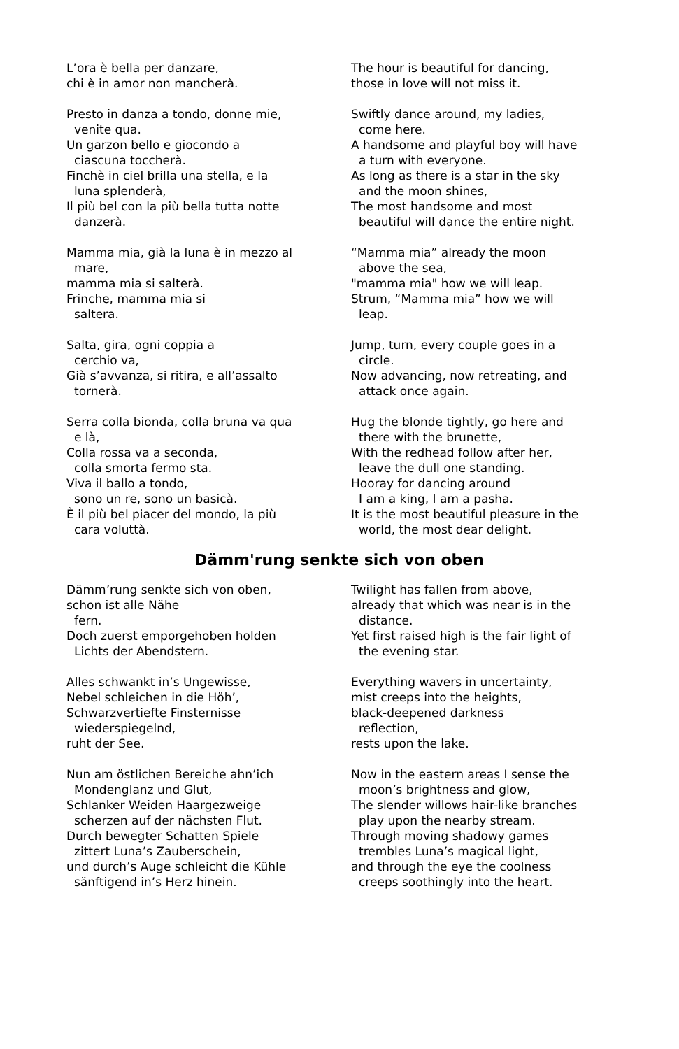L’ora è bella per danzare,
chi è in amor non mancherà.
The hour is beautiful for dancing,
those in love will not miss it.
Presto in danza a tondo, donne mie,
venite qua.
Un garzon bello e giocondo a
ciascuna toccherà.
Finchè in ciel brilla una stella, e la
luna splenderà,
Il più bel con la più bella tutta notte
danzerà.
Swiftly dance around, my ladies,
come here.
A handsome and playful boy will have
a turn with everyone.
As long as there is a star in the sky
and the moon shines,
The most handsome and most
beautiful will dance the entire night.
Mamma mia, già la luna è in mezzo al
mare,
mamma mia si salterà.
Frinche, mamma mia si
saltera.
“Mamma mia” already the moon
above the sea,
"mamma mia" how we will leap.
Strum, “Mamma mia” how we will
leap.
Salta, gira, ogni coppia a
cerchio va,
Già s’avvanza, si ritira, e all’assalto
tornerà.
Jump, turn, every couple goes in a
circle.
Now advancing, now retreating, and
attack once again.
Serra colla bionda, colla bruna va qua
e là,
Colla rossa va a seconda,
colla smorta fermo sta.
Viva il ballo a tondo,
sono un re, sono un basicà.
È il più bel piacer del mondo, la più
cara voluttà.
Hug the blonde tightly, go here and
there with the brunette,
With the redhead follow after her,
leave the dull one standing.
Hooray for dancing around
I am a king, I am a pasha.
It is the most beautiful pleasure in the
world, the most dear delight.
Dämm'rung senkte sich von oben
Dämm’rung senkte sich von oben,
schon ist alle Nähe
fern.
Doch zuerst emporgehoben holden
Lichts der Abendstern.
Twilight has fallen from above,
already that which was near is in the
distance.
Yet first raised high is the fair light of
the evening star.
Alles schwankt in’s Ungewisse,
Nebel schleichen in die Höh’,
Schwarzvertiefte Finsternisse
wiederspiegelnd,
ruht der See.
Everything wavers in uncertainty,
mist creeps into the heights,
black-deepened darkness
reflection,
rests upon the lake.
Nun am östlichen Bereiche ahn’ich
Mondenglanz und Glut,
Schlanker Weiden Haargezweige
scherzen auf der nächsten Flut.
Durch bewegter Schatten Spiele
zittert Luna’s Zauberschein,
und durch’s Auge schleicht die Kühle
sänftigend in’s Herz hinein.
Now in the eastern areas I sense the
moon’s brightness and glow,
The slender willows hair-like branches
play upon the nearby stream.
Through moving shadowy games
trembles Luna’s magical light,
and through the eye the coolness
creeps soothingly into the heart.